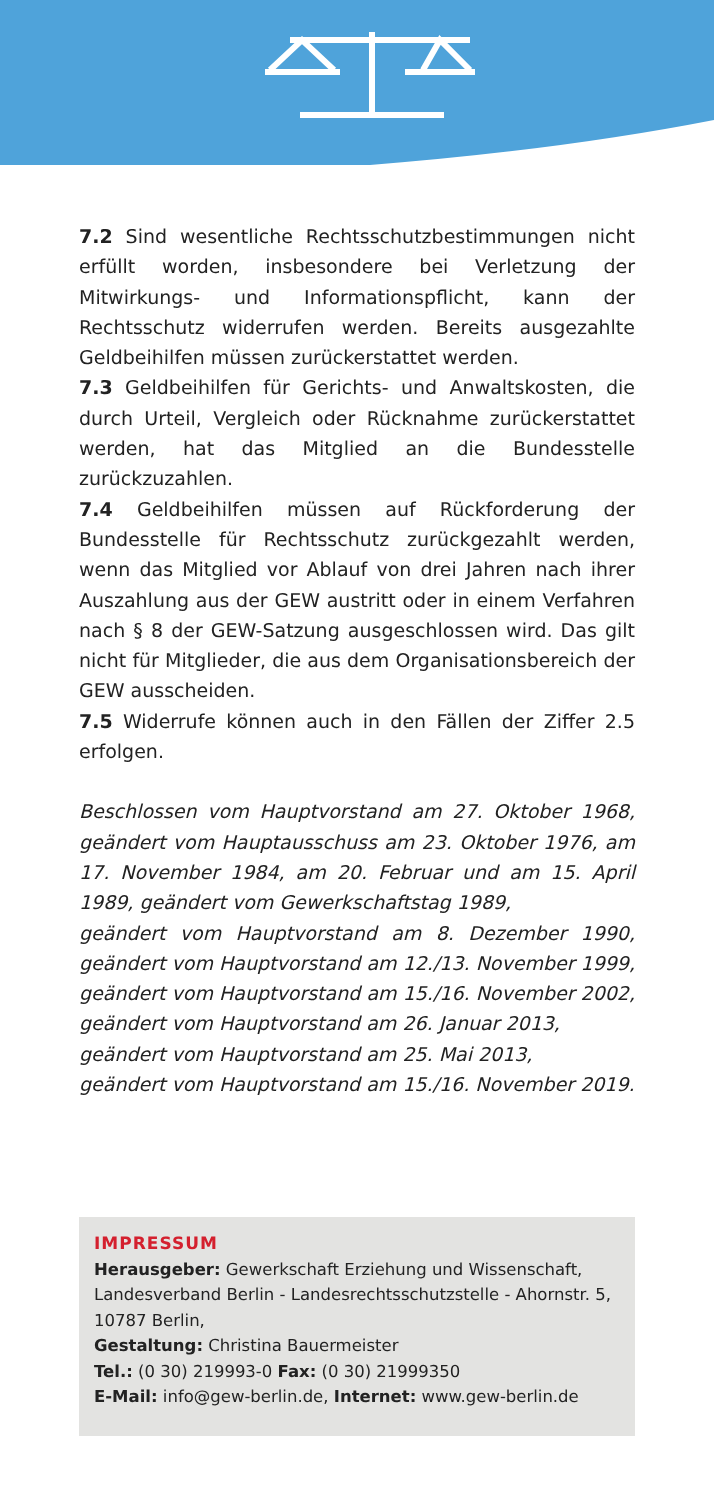7.2 Sind wesentliche Rechtsschutzbestimmungen nicht erfüllt worden, insbesondere bei Verletzung der Mitwirkungs- und Informationspflicht, kann der Rechtsschutz widerrufen werden. Bereits ausgezahlte Geldbeihilfen müssen zurückerstattet werden.
7.3 Geldbeihilfen für Gerichts- und Anwaltskosten, die durch Urteil, Vergleich oder Rücknahme zurückerstattet werden, hat das Mitglied an die Bundesstelle zurückzuzahlen.
7.4 Geldbeihilfen müssen auf Rückforderung der Bundesstelle für Rechtsschutz zurückgezahlt werden, wenn das Mitglied vor Ablauf von drei Jahren nach ihrer Auszahlung aus der GEW austritt oder in einem Verfahren nach § 8 der GEW-Satzung ausgeschlossen wird. Das gilt nicht für Mitglieder, die aus dem Organisationsbereich der GEW ausscheiden.
7.5 Widerrufe können auch in den Fällen der Ziffer 2.5 erfolgen.
Beschlossen vom Hauptvorstand am 27. Oktober 1968, geändert vom Hauptausschuss am 23. Oktober 1976, am 17. November 1984, am 20. Februar und am 15. April 1989, geändert vom Gewerkschaftstag 1989,
geändert vom Hauptvorstand am 8. Dezember 1990, geändert vom Hauptvorstand am 12./13. November 1999, geändert vom Hauptvorstand am 15./16. November 2002, geändert vom Hauptvorstand am 26. Januar 2013,
geändert vom Hauptvorstand am 25. Mai 2013,
geändert vom Hauptvorstand am 15./16. November 2019.
IMPRESSUM
Herausgeber: Gewerkschaft Erziehung und Wissenschaft, Landesverband Berlin - Landesrechtsschutzstelle - Ahornstr. 5, 10787 Berlin,
Gestaltung: Christina Bauermeister
Tel.: (0 30) 219993-0 Fax: (0 30) 21999350
E-Mail: info@gew-berlin.de, Internet: www.gew-berlin.de